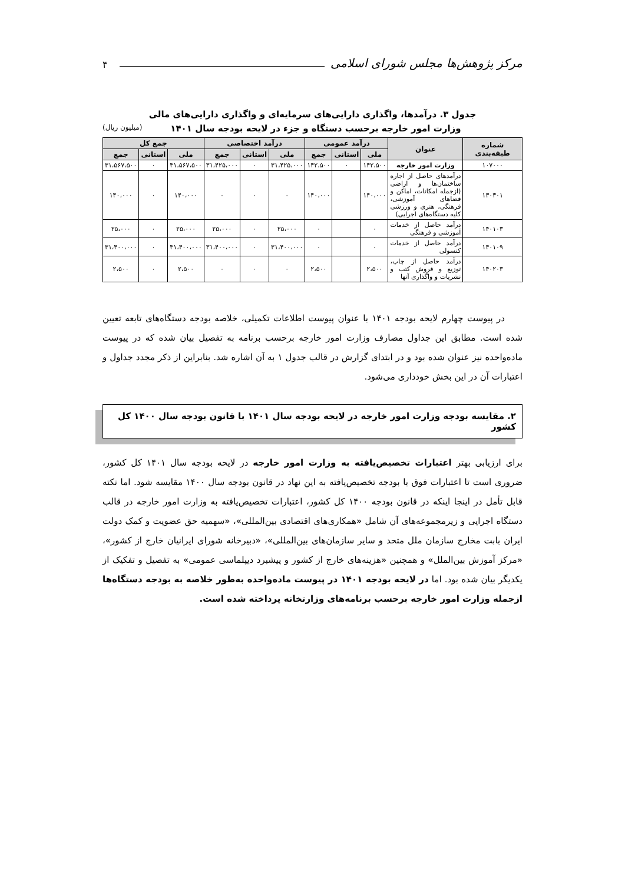مرکز پژوهش‌ها مجلس شورای اسلامی ۴
جدول ۳. درآمدها، واگذاری دارایی‌های سرمایه‌ای و واگذاری دارایی‌های مالی
وزارت امور خارجه برحسب دستگاه و جزء در لایحه بودجه سال ۱۴۰۱ (میلیون ریال)
| شماره طبقه‌بندی | عنوان | درآمد عمومی | | | درآمد اختصاصی | | | جمع کل | | |
| --- | --- | --- | --- | --- | --- | --- | --- | --- | --- | --- |
| | | ملی | استانی | جمع | ملی | استانی | جمع | ملی | استانی | جمع |
| ۱۰۷۰۰۰ | وزارت امور خارجه | ۱۴۲،۵۰۰ | ۰ | ۱۴۲،۵۰۰ | ۳۱،۴۲۵،۰۰۰ | ۰ | ۳۱،۴۲۵،۰۰۰ | ۳۱،۵۶۷،۵۰۰ | ۰ | ۳۱،۵۶۷،۵۰۰ |
| ۱۳۰۳۰۱ | درآمدهای حاصل از اجاره ساختمان‌ها و اراضی (ازجمله امکانات، اماکن و فضاهای آموزشی، فرهنگی، هنری و ورزشی کلیه دستگاه‌های اجرایی) | ۱۴۰،۰۰۰ | | ۱۴۰،۰۰۰ | ۰ | ۰ | ۰ | ۱۴۰،۰۰۰ | ۰ | ۱۴۰،۰۰۰ |
| ۱۴۰۱۰۳ | درآمد حاصل از خدمات آموزشی و فرهنگی | ۰ | | ۰ | ۲۵،۰۰۰ | ۰ | ۲۵،۰۰۰ | ۲۵،۰۰۰ | ۰ | ۲۵،۰۰۰ |
| ۱۴۰۱۰۹ | درآمد حاصل از خدمات کنسولی | ۰ | | ۰ | ۳۱،۴۰۰،۰۰۰ | ۰ | ۳۱،۴۰۰،۰۰۰ | ۳۱،۴۰۰،۰۰۰ | ۰ | ۳۱،۴۰۰،۰۰۰ |
| ۱۴۰۲۰۳ | درآمد حاصل از چاپ، توزیع و فروش کتب و نشریات و واگذاری آنها | ۲،۵۰۰ | | ۲،۵۰۰ | ۰ | ۰ | ۰ | ۲،۵۰۰ | ۰ | ۲،۵۰۰ |
در پیوست چهارم لایحه بودجه ۱۴۰۱ با عنوان پیوست اطلاعات تکمیلی، خلاصه بودجه دستگاه‌های تابعه تعیین شده است. مطابق این جداول مصارف وزارت امور خارجه برحسب برنامه به تفصیل بیان شده که در پیوست ماده‌واحده نیز عنوان شده بود و در ابتدای گزارش در قالب جدول ۱ به آن اشاره شد. بنابراین از ذکر مجدد جداول و اعتبارات آن در این بخش خودداری می‌شود.
۲. مقایسه بودجه وزارت امور خارجه در لایحه بودجه سال ۱۴۰۱ با قانون بودجه سال ۱۴۰۰ کل کشور
برای ارزیابی بهتر اعتبارات تخصیص‌یافته به وزارت امور خارجه در لایحه بودجه سال ۱۴۰۱ کل کشور، ضروری است تا اعتبارات فوق با بودجه تخصیص‌یافته به این نهاد در قانون بودجه سال ۱۴۰۰ مقایسه شود. اما نکته قابل تأمل در اینجا اینکه در قانون بودجه ۱۴۰۰ کل کشور، اعتبارات تخصیص‌یافته به وزارت امور خارجه در قالب دستگاه اجرایی و زیرمجموعه‌های آن شامل «همکاری‌های اقتصادی بین‌المللی»، «سهمیه حق عضویت و کمک دولت ایران بابت مخارج سازمان ملل متحد و سایر سازمان‌های بین‌المللی»، «دبیرخانه شورای ایرانیان خارج از کشور»، «مرکز آموزش بین‌الملل» و همچنین «هزینه‌های خارج از کشور و پیشبرد دیپلماسی عمومی» به تفصیل و تفکیک از یکدیگر بیان شده بود. اما در لایحه بودجه ۱۴۰۱ در پیوست ماده‌واحده به‌طور خلاصه به بودجه دستگاه‌ها ازجمله وزارت امور خارجه برحسب برنامه‌های وزارتخانه پرداخته شده است.